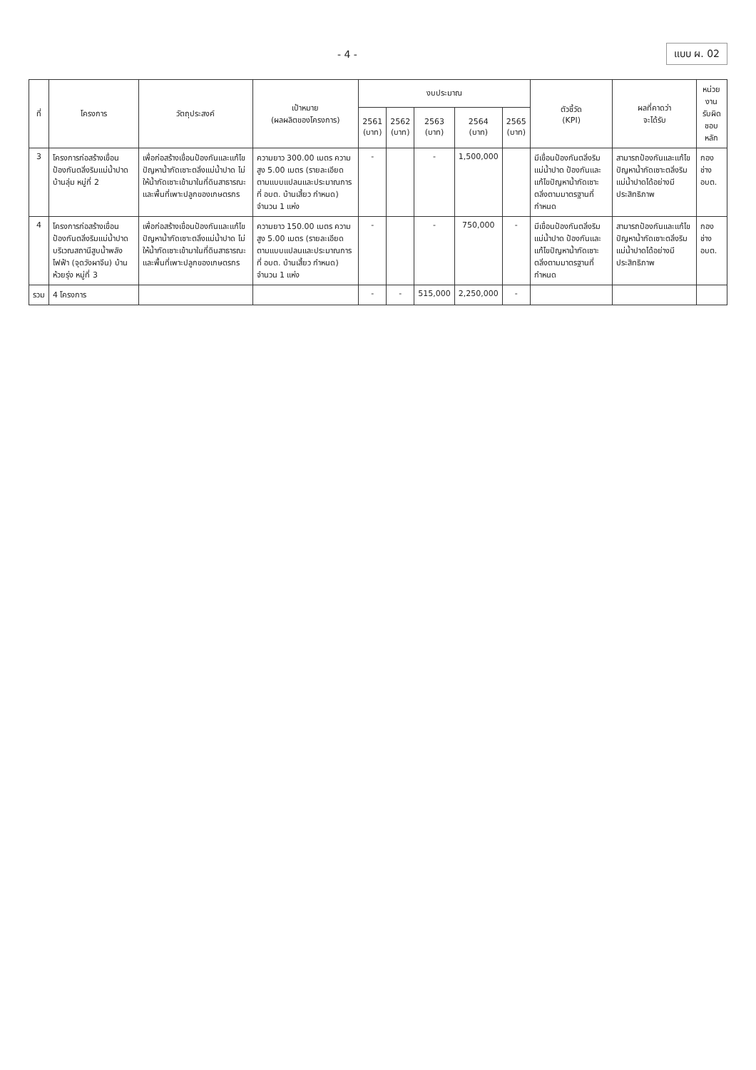- 4 - แบบ ผ. 02
| ที่ | โครงการ | วัตถุประสงค์ | เป้าหมาย (ผลผลิตของโครงการ) | งบประมาณ | | | | | ตัวชี้วัด (KPI) | ผลที่คาดว่า จะได้รับ | หน่วยงาน รับผิดชอบหลัก |
| --- | --- | --- | --- | --- | --- | --- | --- | --- | --- | --- | --- |
| | | | | 2561 (บาท) | 2562 (บาท) | 2563 (บาท) | 2564 (บาท) | 2565 (บาท) | | | |
| 3 | โครงการก่อสร้างเขื่อนป้องกันตลิ่งริมแม่น้ำปาด บ้านลุ่ม หมู่ที่ 2 | เพื่อก่อสร้างเขื่อนป้องกันและแก้ไขปัญหาน้ำกัดเซาะตลิ่งแม่น้ำปาด ไม่ให้น้ำกัดเซาะเข้ามาในที่ดินสาธารณะและพื้นที่เพาะปลูกของเกษตรกร | ความยาว 300.00 เมตร ความสูง 5.00 เมตร (รายละเอียดตามแบบแปลนและประมาณการที่ อบต. บ้านเสี้ยว กำหนด) จำนวน 1 แห่ง | - | | - | 1,500,000 | | มีเขื่อนป้องกันตลิ่งริมแม่น้ำปาด ป้องกันและแก้ไขปัญหาน้ำกัดเซาะตลิ่งตามมาตรฐานที่กำหนด | สามารถป้องกันและแก้ไขปัญหาน้ำกัดเซาะตลิ่งริมแม่น้ำปาดได้อย่างมีประสิทธิภาพ | กองช่าง อบต. |
| 4 | โครงการก่อสร้างเขื่อนป้องกันตลิ่งริมแม่น้ำปาดบริเวณสถานีสูบน้ำพลังไฟฟ้า (จุดวังผาจีน) บ้านห้วยรุ่ง หมู่ที่ 3 | เพื่อก่อสร้างเขื่อนป้องกันและแก้ไขปัญหาน้ำกัดเซาะตลิ่งแม่น้ำปาด ไม่ให้น้ำกัดเซาะเข้ามาในที่ดินสาธารณะและพื้นที่เพาะปลูกของเกษตรกร | ความยาว 150.00 เมตร ความสูง 5.00 เมตร (รายละเอียดตามแบบแปลนและประมาณการที่ อบต. บ้านเสี้ยว กำหนด) จำนวน 1 แห่ง | - | | - | 750,000 | - | มีเขื่อนป้องกันตลิ่งริมแม่น้ำปาด ป้องกันและแก้ไขปัญหาน้ำกัดเซาะตลิ่งตามมาตรฐานที่กำหนด | สามารถป้องกันและแก้ไขปัญหาน้ำกัดเซาะตลิ่งริมแม่น้ำปาดได้อย่างมีประสิทธิภาพ | กองช่าง อบต. |
| รวม | 4 โครงการ | | | - | - | 515,000 | 2,250,000 | - | | | |